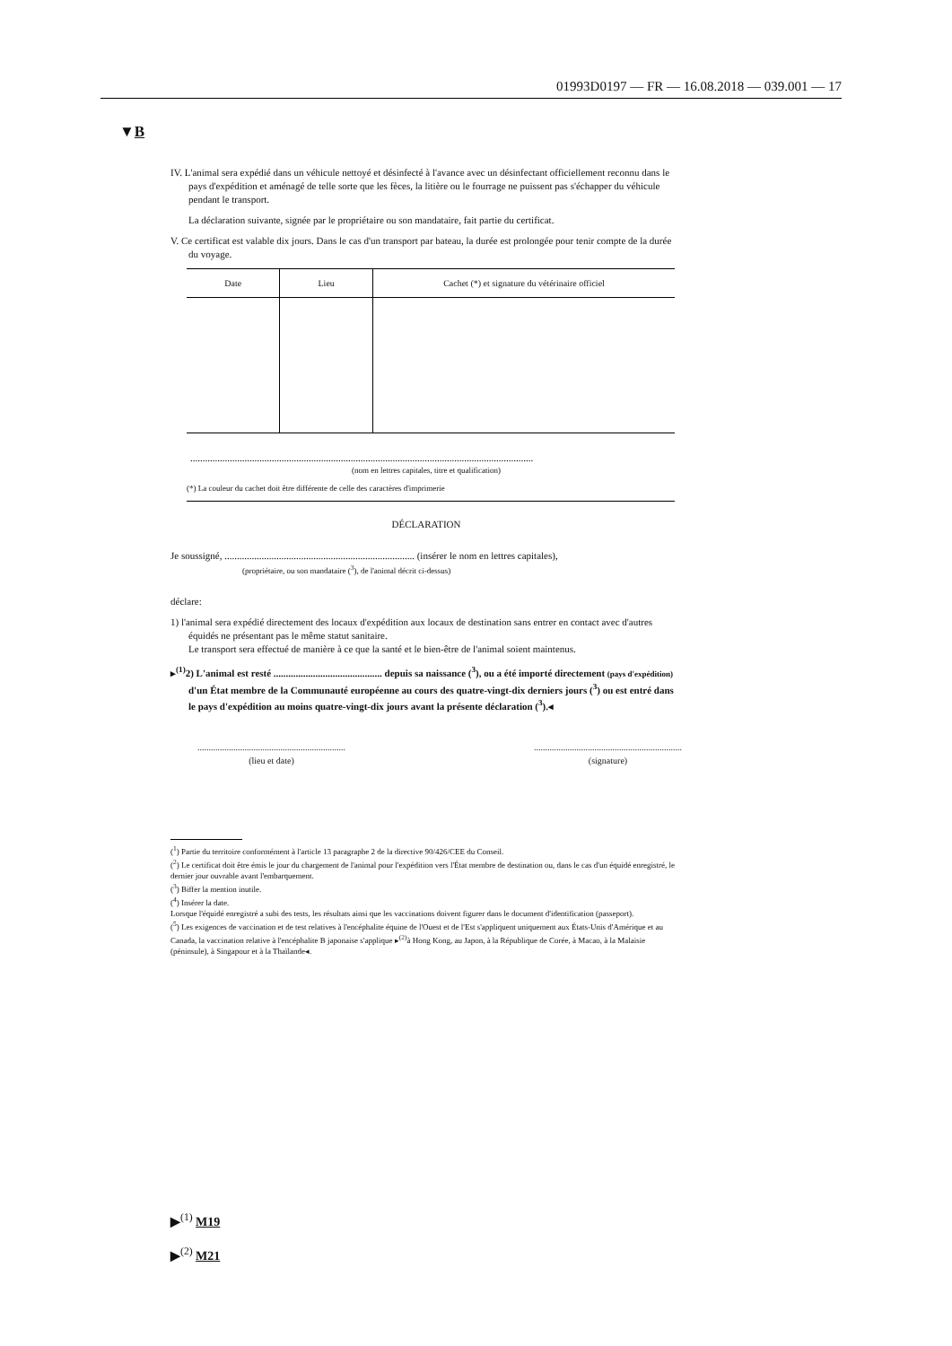01993D0197 — FR — 16.08.2018 — 039.001 — 17
▼B
IV. L'animal sera expédié dans un véhicule nettoyé et désinfecté à l'avance avec un désinfectant officiellement reconnu dans le pays d'expédition et aménagé de telle sorte que les fèces, la litière ou le fourrage ne puissent pas s'échapper du véhicule pendant le transport.
La déclaration suivante, signée par le propriétaire ou son mandataire, fait partie du certificat.
V. Ce certificat est valable dix jours. Dans le cas d'un transport par bateau, la durée est prolongée pour tenir compte de la durée du voyage.
| Date | Lieu | Cachet (*) et signature du vétérinaire officiel |
| --- | --- | --- |
...........................................................................................................................................
(nom en lettres capitales, titre et qualification)
(*) La couleur du cachet doit être différente de celle des caractères d'imprimerie
DÉCLARATION
Je soussigné, ............................................................................. (insérer le nom en lettres capitales),
(propriétaire, ou son mandataire (<sup>3</sup>), de l'animal décrit ci-dessus)
déclare:
1) l'animal sera expédié directement des locaux d'expédition aux locaux de destination sans entrer en contact avec d'autres équidés ne présentant pas le même statut sanitaire.
Le transport sera effectué de manière à ce que la santé et le bien-être de l'animal soient maintenus.
▸<sup>(1)</sup>2) L'animal est resté ............................................ depuis sa naissance (<sup>3</sup>), ou a été importé directement (pays d'expédition) d'un État membre de la Communauté européenne au cours des quatre-vingt-dix derniers jours (<sup>3</sup>) ou est entré dans le pays d'expédition au moins quatre-vingt-dix jours avant la présente déclaration (<sup>3</sup>).◂
..................................................................
(lieu et date)
..................................................................
(signature)
(<sup>1</sup>) Partie du territoire conformément à l'article 13 paragraphe 2 de la directive 90/426/CEE du Conseil.
(<sup>2</sup>) Le certificat doit être émis le jour du chargement de l'animal pour l'expédition vers l'État membre de destination ou, dans le cas d'un équidé enregistré, le dernier jour ouvrable avant l'embarquement.
(<sup>3</sup>) Biffer la mention inutile.
(<sup>4</sup>) Insérer la date.
Lorsque l'équidé enregistré a subi des tests, les résultats ainsi que les vaccinations doivent figurer dans le document d'identification (passeport).
(<sup>5</sup>) Les exigences de vaccination et de test relatives à l'encéphalite équine de l'Ouest et de l'Est s'appliquent uniquement aux États-Unis d'Amérique et au Canada, la vaccination relative à l'encéphalite B japonaise s'applique ▸<sup>(2)</sup>à Hong Kong, au Japon, à la République de Corée, à Macao, à la Malaisie (péninsule), à Singapour et à la Thaïlande◂.
▶<sup>(1)</sup> M19
▶<sup>(2)</sup> M21